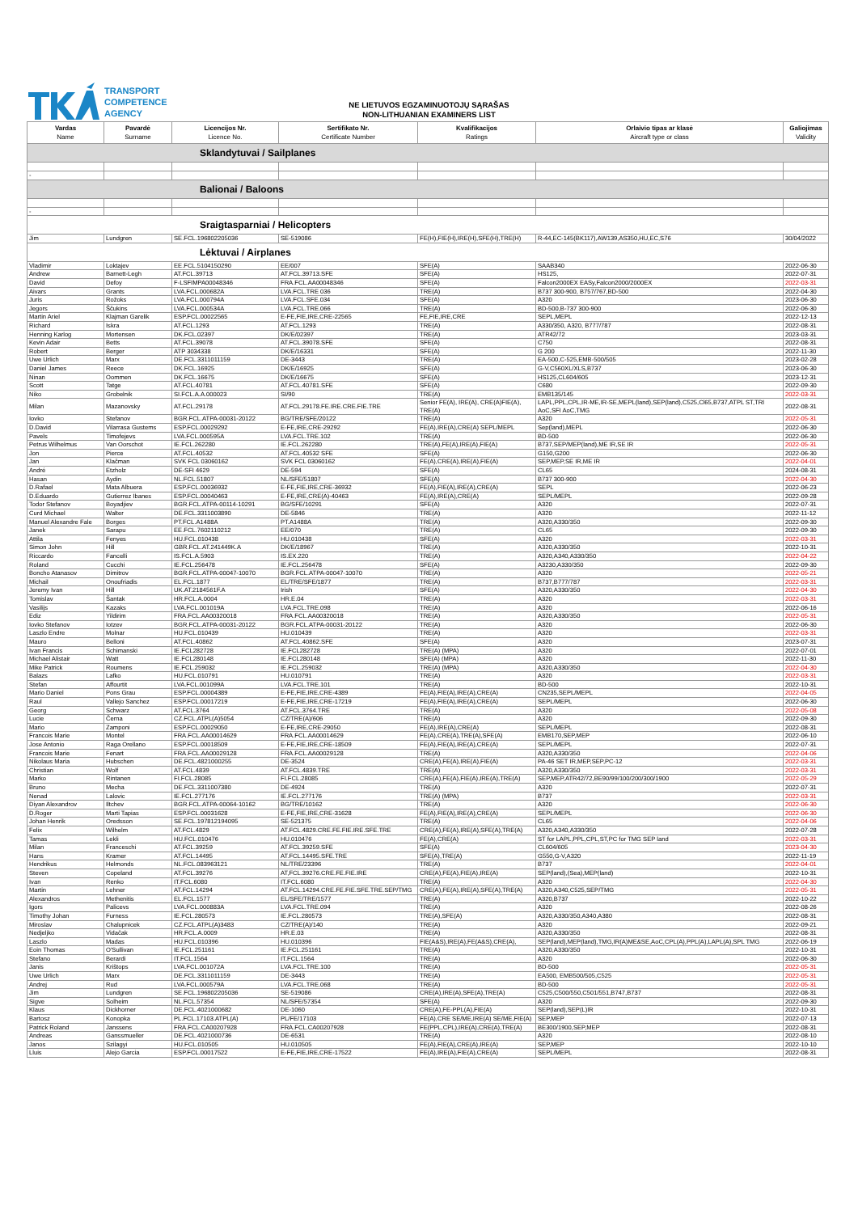TRANSPORT
COMPETENCE
AGENCY
NE LIETUVOS EGZAMINUOTOJŲ SĄRAŠAS
NON-LITHUANIAN EXAMINERS LIST
| Vardas Name | Pavardė Surname | Licencijos Nr. Licence No. | Sertifikato Nr. Certificate Number | Kvalifikacijos Ratings | Orlaivio tipas ar klasė Aircraft type or class | Galiojimas Validity |
| --- | --- | --- | --- | --- | --- | --- |
| Sklandytuvai / Sailplanes | | | | | | |
| - | | | | | | |
| Balionai / Baloons | | | | | | |
| - | | | | | | |
| Sraigtasparniai / Helicopters | | | | | | |
| Jim | Lundgren | SE.FCL.196802205036 | SE-519086 | FE(H),FIE(H),IRE(H),SFE(H),TRE(H) | R-44,EC-145(BK117),AW139,AS350,HU,EC,S76 | 30/04/2022 |
| Lėktuvai / Airplanes | | | | | | |
| Vladimir | Loktajev | EE.FCL.5104150290 | EE/007 | SFE(A) | SAAB340 | 2022-06-30 |
| Andrew | Barnett-Legh | AT.FCL.39713 | AT.FCL.39713.SFE | SFE(A) | HS125, | 2022-07-31 |
| David | Defoy | F-LSFIMPA00048346 | FRA.FCL.AA00048346 | SFE(A) | Falcon2000EX EASy,Falcon2000/2000EX | 2022-03-31 |
| Aivars | Grants | LVA.FCL.000682A | LVA.FCL.TRE 036 | TRE(A) | B737 300-900, B757/767,BD-500 | 2022-04-30 |
| Juris | Rožoks | LVA.FCL.000794A | LVA.FCL.SFE.034 | SFE(A) | A320 | 2023-06-30 |
| Jegors | Ščukins | LVA.FCL.000534A | LVA.FCL.TRE.066 | TRE(A) | BD-500,B-737 300-900 | 2022-06-30 |
| Martin Ariel | Klajman Garelik | ESP.FCL.00022565 | E-FE,FIE,IRE,CRE-22565 | FE,FIE,IRE,CRE | SEPL,MEPL | 2022-12-13 |
| Richard | Iskra | AT.FCL.1293 | AT.FCL.1293 | TRE(A) | A330/350, A320, B777/787 | 2022-08-31 |
| Henning Karlog | Mortensen | DK.FCL.02397 | DK/E/02397 | TRE(A) | ATR42/72 | 2023-03-31 |
| Kevin Adair | Betts | AT.FCL.39078 | AT.FCL.39078.SFE | SFE(A) | C750 | 2022-08-31 |
| Robert | Berger | ATP 3034338 | DK/E/16331 | SFE(A) | G 200 | 2022-11-30 |
| Uwe Urlich | Marx | DE.FCL.3311011159 | DE-3443 | TRE(A) | EA-500,C-525,EMB-500/505 | 2023-02-28 |
| Daniel James | Reece | DK.FCL.16925 | DK/E/16925 | SFE(A) | G-V,C560XL/XLS,B737 | 2023-06-30 |
| Ninan | Oommen | DK.FCL.16675 | DK/E/16675 | SFE(A) | HS125,CL604/605 | 2023-12-31 |
| Scott | Tatge | AT.FCL.40781 | AT.FCL.40781.SFE | SFE(A) | C680 | 2022-09-30 |
| Niko | Grobelnik | SI.FCL.A.A.000023 | SI/90 | TRE(A) | EMB135/145 | 2022-03-31 |
| Milan | Mazanovsky | AT.FCL.29178 | AT.FCL.29178.FE.IRE.CRE.FIE.TRE | Senior FE(A), IRE(A), CRE(A)FIE(A), TRE(A) | LAPL,PPL,CPL,IR-ME,IR-SE,MEPL(land),SEP(land),C525,Cl65,B737,ATPL ST,TRI AoC,SFI AoC,TMG | 2022-08-31 |
| Iovko | Stefanov | BGR.FCL.ATPA-00031-20122 | BG/TRE/SFE/20122 | TRE(A) | A320 | 2022-05-31 |
| D.David | Vilarrasa Gustems | ESP.FCL.00029292 | E-FE,IRE,CRE-29292 | FE(A),IRE(A),CRE(A) SEPL/MEPL | Sep(land),MEPL | 2022-06-30 |
| Pavels | Timofejevs | LVA.FCL.000595A | LVA.FCL.TRE.102 | TRE(A) | BD-500 | 2022-06-30 |
| Petrus Wilhelmus | Van Oorschot | IE.FCL.262280 | IE.FCL.262280 | TRE(A),FE(A),IRE(A),FIE(A) | B737,SEP/MEP(land),ME IR,SE IR | 2022-05-31 |
| Jon | Pierce | AT.FCL.40532 | AT.FCL.40532 SFE | SFE(A) | G150,G200 | 2022-06-30 |
| Jan | Klačman | SVK FCL 03060162 | SVK FCL 03060162 | FE(A),CRE(A),IRE(A),FIE(A) | SEP,MEP,SE IR,ME IR | 2022-04-01 |
| André | Etzholz | DE-SFI 4629 | DE-594 | SFE(A) | CL65 | 2024-08-31 |
| Hasan | Aydin | NL.FCL.51807 | NL/SFE/51807 | SFE(A) | B737 300-900 | 2022-04-30 |
| D.Rafael | Mata Albuera | ESP.FCL.00036932 | E-FE,FIE,IRE,CRE-36932 | FE(A),FIE(A),IRE(A),CRE(A) | SEPL | 2022-06-23 |
| D.Eduardo | Gutierrez Ibanes | ESP.FCL.00040463 | E-FE,IRE,CRE(A)-40463 | FE(A),IRE(A),CRE(A) | SEPL/MEPL | 2022-09-28 |
| Todor Stefanov | Boyadjiev | BGR.FCL.ATPA-00114-10291 | BG/SFE/10291 | SFE(A) | A320 | 2022-07-31 |
| Curd Michael | Walter | DE.FCL.3311003890 | DE-5846 | TRE(A) | A320 | 2022-11-12 |
| Manuel Alexandre Fale | Borges | PT.FCL.A1488A | PT.A1488A | TRE(A) | A320,A330/350 | 2022-09-30 |
| Janek | Sarapu | EE.FCL.7602110212 | EE/070 | TRE(A) | CL65 | 2022-09-30 |
| Attila | Fenyes | HU.FCL.010438 | HU.010438 | SFE(A) | A320 | 2022-03-31 |
| Simon John | Hill | GBR.FCL.AT.241449K.A | DK/E/18967 | TRE(A) | A320,A330/350 | 2022-10-31 |
| Riccardo | Fancelli | IS.FCL.A.5903 | IS.EX.220 | TRE(A) | A320,A340,A330/350 | 2022-04-22 |
| Roland | Cucchi | IE.FCL.256478 | IE.FCL.256478 | SFE(A) | A3230,A330/350 | 2022-09-30 |
| Boncho Atanasov | Dimitrov | BGR.FCL.ATPA-00047-10070 | BGR.FCL.ATPA-00047-10070 | TRE(A) | A320 | 2022-05-21 |
| Michail | Onoufriadis | EL.FCL.1877 | EL/TRE/SFE/1877 | TRE(A) | B737,B777/787 | 2022-03-31 |
| Jeremy Ivan | Hill | UK.AT.2184561F.A | Irish | SFE(A) | A320,A330/350 | 2022-04-30 |
| Tomislav | Šantak | HR.FCL.A.0004 | HR.E.04 | TRE(A) | A320 | 2022-03-31 |
| Vasilijs | Kazaks | LVA.FCL.001019A | LVA.FCL.TRE.098 | TRE(A) | A320 | 2022-06-16 |
| Ediz | Yildirim | FRA.FCL.AA00320018 | FRA.FCL.AA00320018 | TRE(A) | A320,A330/350 | 2022-05-31 |
| Iovko Stefanov | Iotzev | BGR.FCL.ATPA-00031-20122 | BGR.FCL.ATPA-00031-20122 | TRE(A) | A320 | 2022-06-30 |
| Laszlo Endre | Molnar | HU.FCL.010439 | HU.010439 | TRE(A) | A320 | 2022-03-31 |
| Mauro | Belloni | AT.FCL.40862 | AT.FCL.40862.SFE | SFE(A) | A320 | 2023-07-31 |
| Ivan Francis | Schimanski | IE.FCL282728 | IE.FCL282728 | TRE(A) (MPA) | A320 | 2022-07-01 |
| Michael Alistair | Watt | IE.FCL280148 | IE.FCL280148 | SFE(A) (MPA) | A320 | 2022-11-30 |
| Mike Patrick | Roumens | IE.FCL.259032 | IE.FCL.259032 | TRE(A) (MPA) | A320,A330/350 | 2022-04-30 |
| Balazs | Lafko | HU.FCL.010791 | HU.010791 | TRE(A) | A320 | 2022-03-31 |
| Stefan | Affourtit | LVA.FCL.001099A | LVA.FCL.TRE.101 | TRE(A) | BD-500 | 2022-10-31 |
| Mario Daniel | Pons Grau | ESP.FCL.00004389 | E-FE,FIE,IRE,CRE-4389 | FE(A),FIE(A),IRE(A),CRE(A) | CN235,SEPL/MEPL | 2022-04-05 |
| Raul | Vallejo Sanchez | ESP.FCL.00017219 | E-FE,FIE,IRE,CRE-17219 | FE(A),FIE(A),IRE(A),CRE(A) | SEPL/MEPL | 2022-06-30 |
| Georg | Schwarz | AT.FCL.3764 | AT.FCL.3764.TRE | TRE(A) | A320 | 2022-05-08 |
| Lucie | Černa | CZ.FCL.ATPL(A)5054 | CZ/TRE(A)/606 | TRE(A) | A320 | 2022-09-30 |
| Mario | Zamponi | ESP.FCL.00029050 | E-FE,IRE,CRE-29050 | FE(A),IRE(A),CRE(A) | SEPL/MEPL | 2022-08-31 |
| Francois Marie | Montel | FRA.FCL.AA00014629 | FRA.FCL.AA00014629 | FE(A),CRE(A),TRE(A),SFE(A) | EMB170,SEP,MEP | 2022-06-10 |
| Jose Antonio | Raga Orellano | ESP.FCL.00018509 | E-FE,FIE,IRE,CRE-18509 | FE(A),FIE(A),IRE(A),CRE(A) | SEPL/MEPL | 2022-07-31 |
| Francois Marie | Fenart | FRA.FCL.AA00029128 | FRA.FCL.AA00029128 | TRE(A) | A320,A330/350 | 2022-04-06 |
| Nikolaus Maria | Hubschen | DE.FCL.4821000255 | DE-3524 | CRE(A),FE(A),IRE(A),FIE(A) | PA-46 SET IR,MEP,SEP,PC-12 | 2022-03-31 |
| Christian | Wolf | AT.FCL.4839 | AT.FCL.4839.TRE | TRE(A) | A320,A330/350 | 2022-03-31 |
| Marko | Rintanen | FI.FCL.28085 | FI.FCL.28085 | CRE(A),FE(A),FIE(A),IRE(A),TRE(A) | SEP,MEP,ATR42/72,BE90/99/100/200/300/1900 | 2022-05-29 |
| Bruno | Mecha | DE.FCL.3311007380 | DE-4924 | TRE(A) | A320 | 2022-07-31 |
| Nenad | Lalovic | IE.FCL.277176 | IE.FCL.277176 | TRE(A) (MPA) | B737 | 2022-03-31 |
| Diyan Alexandrov | Iltchev | BGR.FCL.ATPA-00064-10162 | BG/TRE/10162 | TRE(A) | A320 | 2022-06-30 |
| D.Roger | Marti Tapias | ESP.FCL.00031628 | E-FE,FIE,IRE,CRE-31628 | FE(A),FIE(A),IRE(A),CRE(A) | SEPL/MEPL | 2022-06-30 |
| Johan Henrik | Oredsson | SE.FCL.197812194095 | SE-521375 | TRE(A) | CL65 | 2022-04-06 |
| Felix | Wilhelm | AT.FCL.4829 | AT.FCL.4829.CRE.FE.FIE.IRE.SFE.TRE | CRE(A),FE(A),IRE(A),SFE(A),TRE(A) | A320,A340,A330/350 | 2022-07-28 |
| Tamas | Lekli | HU.FCL.010476 | HU.010476 | FE(A),CRE(A) | ST for LAPL,PPL,CPL,ST,PC for TMG SEP land | 2022-03-31 |
| Milan | Franceschi | AT.FCL.39259 | AT.FCL.39259.SFE | SFE(A) | CL604/605 | 2023-04-30 |
| Hans | Kramer | AT.FCL.14495 | AT.FCL.14495.SFE.TRE | SFE(A),TRE(A) | G550,G-V,A320 | 2022-11-19 |
| Hendrikus | Helmonds | NL.FCL.083963121 | NL/TRE/23396 | TRE(A) | B737 | 2022-04-01 |
| Steven | Copeland | AT.FCL.39276 | AT,FCL.39276.CRE.FE.FIE.IRE | CRE(A),FE(A),FIE(A),IRE(A) | SEP(land),(Sea),MEP(land) | 2022-10-31 |
| Ivan | Renko | IT.FCL.6080 | IT.FCL.6080 | TRE(A) | A320 | 2022-04-30 |
| Martin | Lehner | AT.FCL.14294 | AT.FCL.14294.CRE.FE.FIE.SFE.TRE.SEP/TMG | CRE(A),FE(A),IRE(A),SFE(A),TRE(A) | A320,A340,C525,SEP/TMG | 2022-05-31 |
| Alexandros | Methenitis | EL.FCL.1577 | EL/SFE/TRE/1577 | TRE(A) | A320,B737 | 2022-10-22 |
| Igors | Palicevs | LVA.FCL.000883A | LVA.FCL.TRE.094 | TRE(A) | A320 | 2022-08-26 |
| Timothy Johan | Furness | IE.FCL.280573 | IE.FCL.280573 | TRE(A),SFE(A) | A320,A330/350,A340,A380 | 2022-08-31 |
| Miroslav | Chalupnicek | CZ.FCL.ATPL(A)3483 | CZ/TRE(A)/140 | TRE(A) | A320 | 2022-09-21 |
| Nedjeljko | Vidačak | HR.FCL.A.0009 | HR.E.03 | TRE(A) | A320,A330/350 | 2022-08-31 |
| Laszlo | Madas | HU.FCL.010396 | HU.010396 | FIE(A&S),IRE(A),FE(A&S),CRE(A), | SEP(land),MEP(land),TMG,IR(A)ME&SE,AoC,CPL(A),PPL(A),LAPL(A),SPL TMG | 2022-06-19 |
| Eoin Thomas | O'Sullivan | IE.FCL.251161 | IE.FCL.251161 | TRE(A) | A320,A330/350 | 2022-10-31 |
| Stefano | Berardi | IT.FCL.1564 | IT.FCL.1564 | TRE(A) | A320 | 2022-06-30 |
| Janis | Krištops | LVA.FCL.001072A | LVA.FCL.TRE.100 | TRE(A) | BD-500 | 2022-05-31 |
| Uwe Urlich | Marx | DE.FCL.3311011159 | DE-3443 | TRE(A) | EA500, EMB500/505,C525 | 2022-05-31 |
| Andrej | Rud | LVA.FCL.000579A | LVA.FCL.TRE.068 | TRE(A) | BD-500 | 2022-05-31 |
| Jim | Lundgren | SE.FCL.196802205036 | SE-519086 | CRE(A),IRE(A),SFE(A),TRE(A) | C525,C500/550,C501/551,B747,B737 | 2022-08-31 |
| Sigve | Solheim | NL.FCL.57354 | NL/SFE/57354 | SFE(A) | A320 | 2022-09-30 |
| Klaus | Dickhorner | DE.FCL.4021000682 | DE-1060 | CRE(A),FE-PPL(A),FIE(A) | SEP(land),SEP(L)IR | 2022-10-31 |
| Bartosz | Konopka | PL.FCL.17103.ATPL(A) | PL/FE/17103 | FE(A),CRE SE/ME,IRE(A) SE/ME,FIE(A) | SEP,MEP | 2022-07-13 |
| Patrick Roland | Janssens | FRA.FCL.CA00207928 | FRA.FCL.CA00207928 | FE(PPL,CPL),IRE(A),CRE(A),TRE(A) | BE300/1900,SEP,MEP | 2022-08-31 |
| Andreas | Ganssmueller | DE.FCL.4021000736 | DE-6531 | TRE(A) | A320 | 2022-08-10 |
| Janos | Szilagyi | HU.FCL.010505 | HU.010505 | FE(A),FIE(A),CRE(A),IRE(A) | SEP,MEP | 2022-10-10 |
| Lluis | Alejo Garcia | ESP.FCL.00017522 | E-FE,FIE,IRE,CRE-17522 | FE(A),IRE(A),FIE(A),CRE(A) | SEPL/MEPL | 2022-08-31 |